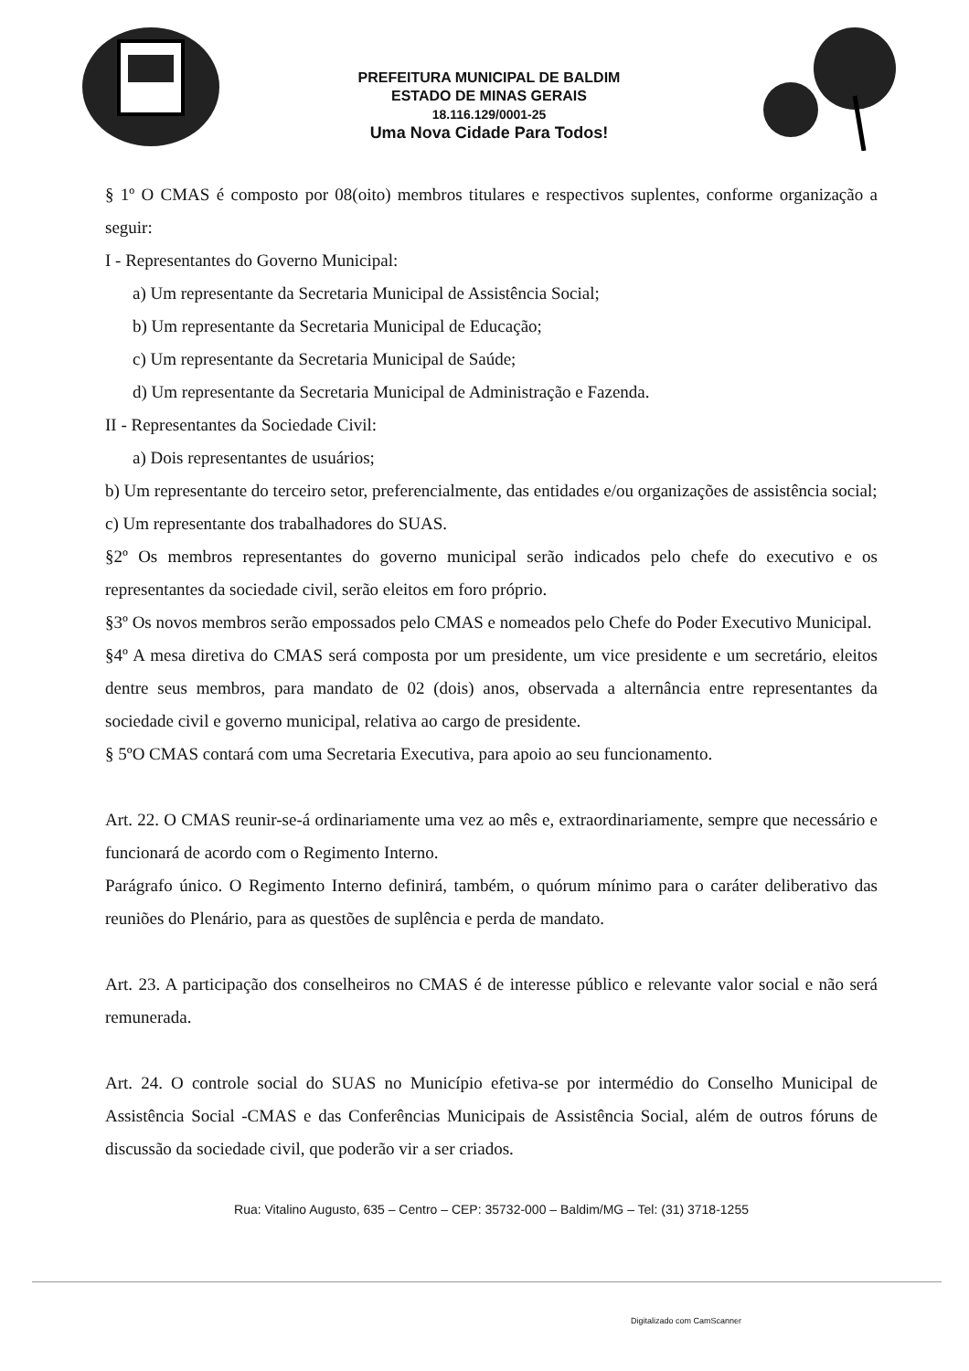PREFEITURA MUNICIPAL DE BALDIM
ESTADO DE MINAS GERAIS
18.116.129/0001-25
Uma Nova Cidade Para Todos!
§ 1º O CMAS é composto por 08(oito) membros titulares e respectivos suplentes, conforme organização a seguir:
I - Representantes do Governo Municipal:
a) Um representante da Secretaria Municipal de Assistência Social;
b) Um representante da Secretaria Municipal de Educação;
c) Um representante da Secretaria Municipal de Saúde;
d) Um representante da Secretaria Municipal de Administração e Fazenda.
II - Representantes da Sociedade Civil:
a) Dois representantes de usuários;
b) Um representante do terceiro setor, preferencialmente, das entidades e/ou organizações de assistência social;
c) Um representante dos trabalhadores do SUAS.
§2º Os membros representantes do governo municipal serão indicados pelo chefe do executivo e os representantes da sociedade civil, serão eleitos em foro próprio.
§3º Os novos membros serão empossados pelo CMAS e nomeados pelo Chefe do Poder Executivo Municipal.
§4º A mesa diretiva do CMAS será composta por um presidente, um vice presidente e um secretário, eleitos dentre seus membros, para mandato de 02 (dois) anos, observada a alternância entre representantes da sociedade civil e governo municipal, relativa ao cargo de presidente.
§ 5ºO CMAS contará com uma Secretaria Executiva, para apoio ao seu funcionamento.
Art. 22. O CMAS reunir-se-á ordinariamente uma vez ao mês e, extraordinariamente, sempre que necessário e funcionará de acordo com o Regimento Interno.
Parágrafo único. O Regimento Interno definirá, também, o quórum mínimo para o caráter deliberativo das reuniões do Plenário, para as questões de suplência e perda de mandato.
Art. 23. A participação dos conselheiros no CMAS é de interesse público e relevante valor social e não será remunerada.
Art. 24. O controle social do SUAS no Município efetiva-se por intermédio do Conselho Municipal de Assistência Social -CMAS e das Conferências Municipais de Assistência Social, além de outros fóruns de discussão da sociedade civil, que poderão vir a ser criados.
Rua: Vitalino Augusto, 635 – Centro – CEP: 35732-000 – Baldim/MG – Tel: (31) 3718-1255
Digitalizado com CamScanner